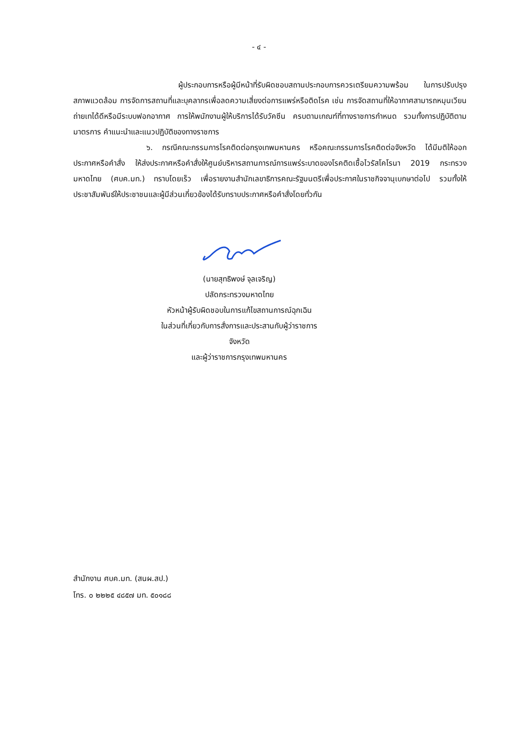- ๔ -
ผู้ประกอบการหรือผู้มีหน้าที่รับผิดชอบสถานประกอบการควรเตรียมความพร้อม ในการปรับปรุงสภาพแวดล้อม การจัดการสถานที่และบุคลากรเพื่อลดความเสี่ยงต่อการแพร่หรือติดโรค เช่น การจัดสถานที่ให้อากาศสามารถหมุนเวียนถ่ายเทได้ดีหรือมีระบบฟอกอากาศ การให้พนักงานผู้ให้บริการได้รับวัคซีน ครบตามเกณฑ์ที่ทางราชการกำหนด รวมทั้งการปฏิบัติตามมาตรการ คำแนะนำและแนวปฏิบัติของทางราชการ
๖. กรณีคณะกรรมการโรคติดต่อกรุงเทพมหานคร หรือคณะกรรมการโรคติดต่อจังหวัด ได้มีมติให้ออกประกาศหรือคำสั่ง ให้ส่งประกาศหรือคำสั่งให้ศูนย์บริหารสถานการณ์การแพร่ระบาดของโรคติดเชื้อไวรัสโคโรนา 2019 กระทรวงมหาดไทย (ศบค.มท.) ทราบโดยเร็ว เพื่อรายงานสำนักเลขาธิการคณะรัฐมนตรีเพื่อประกาศในราชกิจจานุเบกษาต่อไป รวมทั้งให้ประชาสัมพันธ์ให้ประชาชนและผู้มีส่วนเกี่ยวข้องได้รับทราบประกาศหรือคำสั่งโดยทั่วกัน
(นายสุทธิพงษ์ จุลเจริญ)
ปลัดกระทรวงมหาดไทย
หัวหน้าผู้รับผิดชอบในการแก้ไขสถานการณ์ฉุกเฉิน
ในส่วนที่เกี่ยวกับการสั่งการและประสานกับผู้ว่าราชการจังหวัด
และผู้ว่าราชการกรุงเทพมหานคร
สำนักงาน ศบค.มท. (สนผ.สป.)
โทร. ๐ ๒๒๒๕ ๔๘๕๗ มท. ๕๐๑๘๘